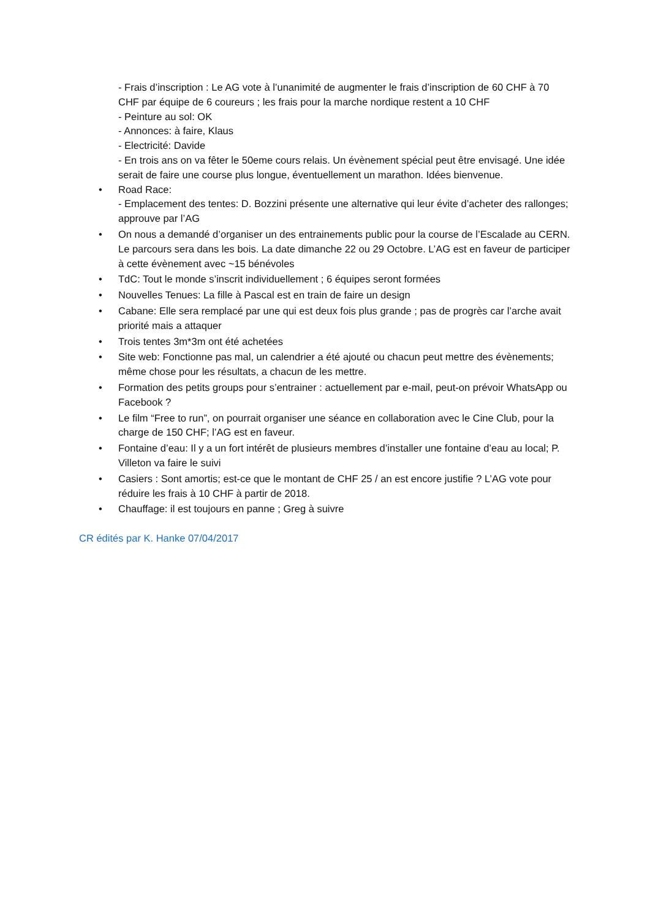- Frais d’inscription : Le AG vote à l’unanimité de augmenter le frais d’inscription de 60 CHF à 70 CHF par équipe de 6 coureurs ; les frais pour la marche nordique restent a 10 CHF
- Peinture au sol: OK
- Annonces: à faire, Klaus
- Electricité: Davide
- En trois ans on va fêter le 50eme cours relais. Un évènement spécial peut être envisagé. Une idée serait de faire une course plus longue, éventuellement un marathon. Idées bienvenue.
• Road Race:
- Emplacement des tentes: D. Bozzini présente une alternative qui leur évite d’acheter des rallonges; approuve par l’AG
• On nous a demandé d’organiser un des entrainements public pour la course de l’Escalade au CERN. Le parcours sera dans les bois. La date dimanche 22 ou 29 Octobre. L’AG est en faveur de participer à cette évènement avec ~15 bénévoles
• TdC: Tout le monde s’inscrit individuellement ; 6 équipes seront formées
• Nouvelles Tenues: La fille à Pascal est en train de faire un design
• Cabane: Elle sera remplacé par une qui est deux fois plus grande ; pas de progrès car l’arche avait priorité mais a attaquer
• Trois tentes 3m*3m ont été achetées
• Site web: Fonctionne pas mal, un calendrier a été ajouté ou chacun peut mettre des évènements; même chose pour les résultats, a chacun de les mettre.
• Formation des petits groups pour s’entrainer : actuellement par e-mail, peut-on prévoir WhatsApp ou Facebook ?
• Le film “Free to run”, on pourrait organiser une séance en collaboration avec le Cine Club, pour la charge de 150 CHF; l’AG est en faveur.
• Fontaine d’eau: Il y a un fort intérêt de plusieurs membres d’installer une fontaine d’eau au local; P. Villeton va faire le suivi
• Casiers : Sont amortis; est-ce que le montant de CHF 25 / an est encore justifie ? L’AG vote pour réduire les frais à 10 CHF à partir de 2018.
• Chauffage: il est toujours en panne ; Greg à suivre
CR édités par K. Hanke 07/04/2017